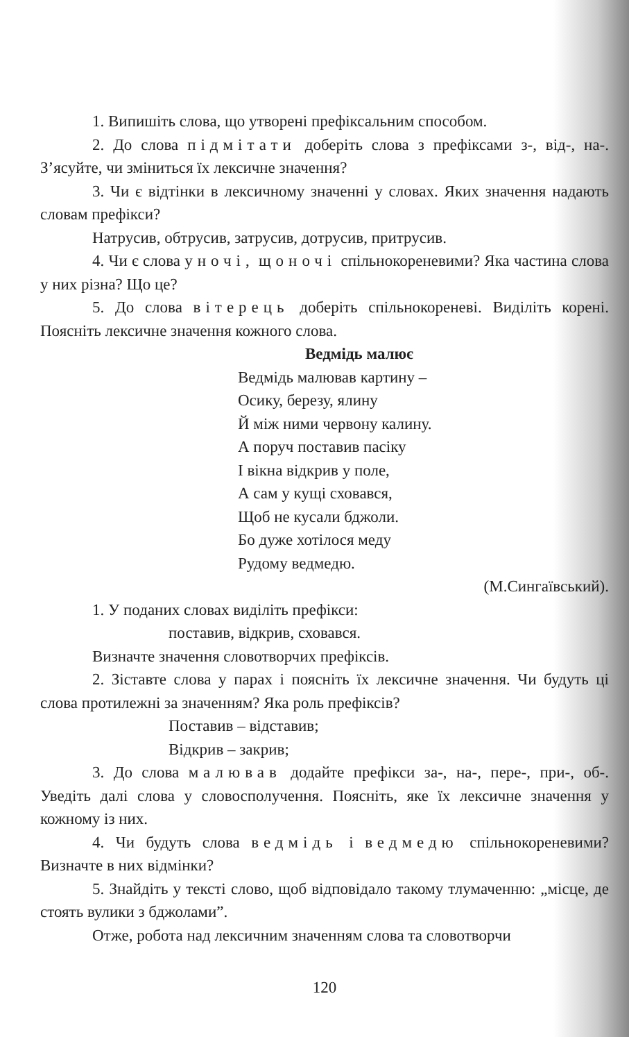1. Випишіть слова, що утворені префіксальним способом.
2. До слова підмітати доберіть слова з префіксами з-, від-, на-. З’ясуйте, чи зміниться їх лексичне значення?
3. Чи є відтінки в лексичному значенні у словах. Яких значення надають словам префікси?
Натрусив, обтрусив, затрусив, дотрусив, притрусив.
4. Чи є слова уночі, щоночі спільнокореневими? Яка частина слова у них різна? Що це?
5. До слова вітерець доберіть спільнокореневі. Виділіть корені. Поясніть лексичне значення кожного слова.
Ведмідь малює
Ведмідь малював картину –
Осику, березу, ялину
Й між ними червону калину.
А поруч поставив пасіку
І вікна відкрив у поле,
А сам у кущі сховався,
Щоб не кусали бджоли.
Бо дуже хотілося меду
Рудому ведмедю.
(М.Сингаївський).
1. У поданих словах виділіть префікси:
поставив, відкрив, сховався.
Визначте значення словотворчих префіксів.
2. Зіставте слова у парах і поясніть їх лексичне значення. Чи будуть ці слова протилежні за значенням? Яка роль префіксів?
Поставив – відставив;
Відкрив – закрив;
3. До слова малював додайте префікси за-, на-, пере-, при-, об-. Уведіть далі слова у словосполучення. Поясніть, яке їх лексичне значення у кожному із них.
4. Чи будуть слова ведмідь і ведмедю спільнокореневими? Визначте в них відмінки?
5. Знайдіть у тексті слово, щоб відповідало такому тлумаченню: „місце, де стоять вулики з бджолами”.
Отже, робота над лексичним значенням слова та словотворчи
120